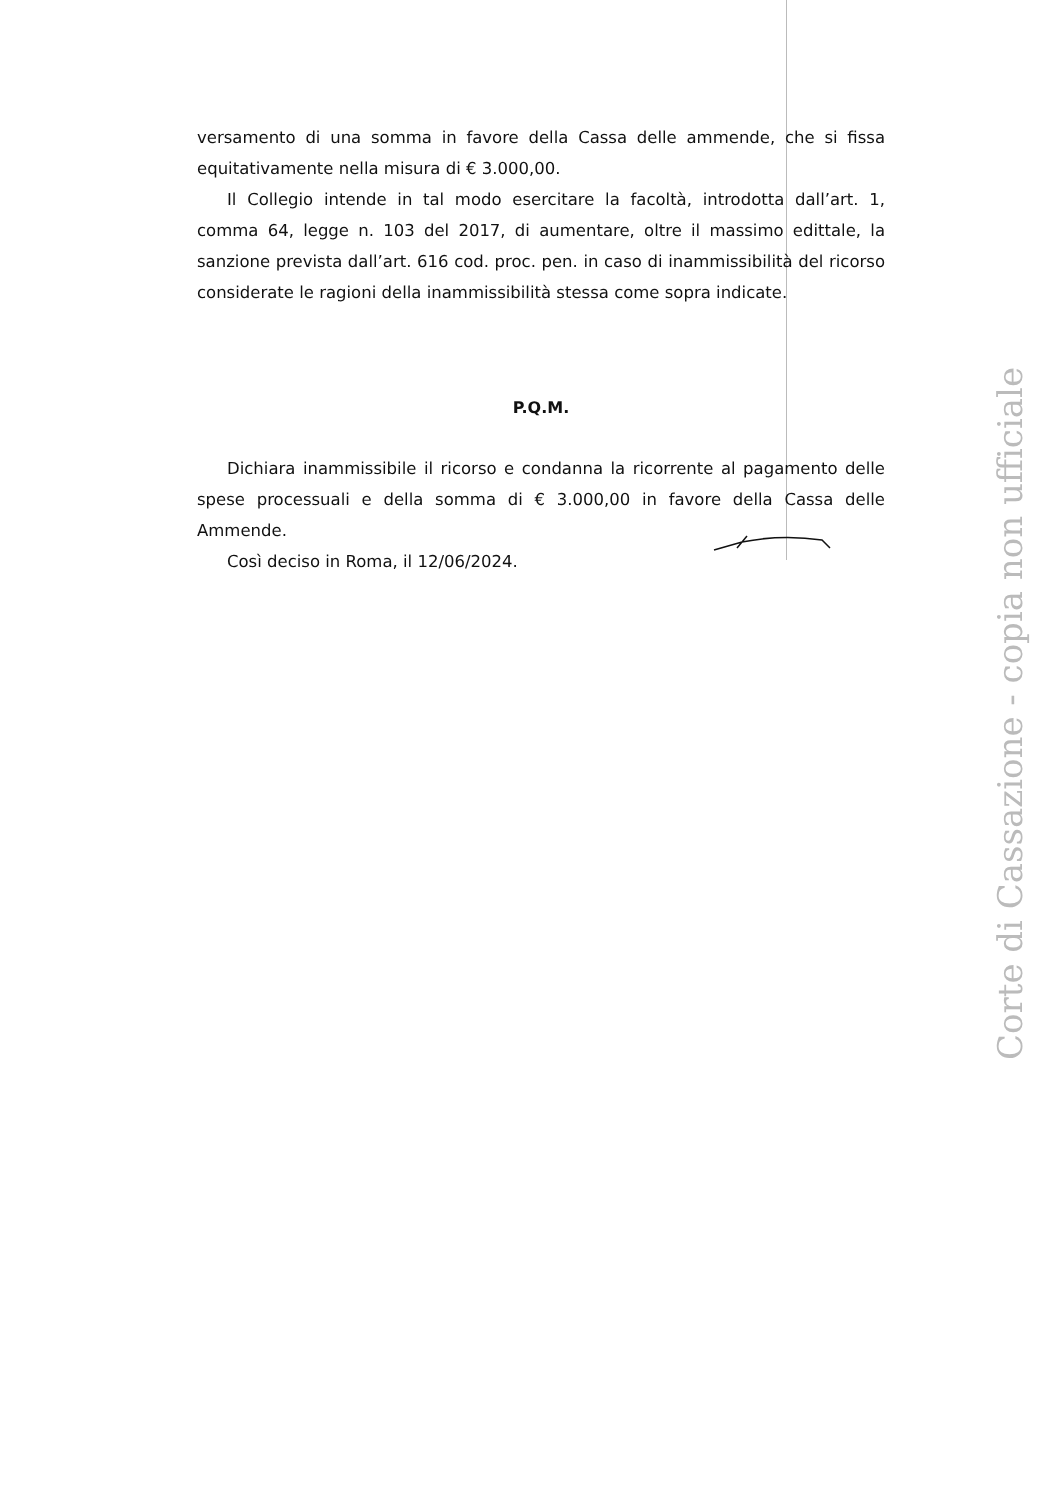versamento di una somma in favore della Cassa delle ammende, che si fissa equitativamente nella misura di € 3.000,00.
Il Collegio intende in tal modo esercitare la facoltà, introdotta dall’art. 1, comma 64, legge n. 103 del 2017, di aumentare, oltre il massimo edittale, la sanzione prevista dall’art. 616 cod. proc. pen. in caso di inammissibilità del ricorso considerate le ragioni della inammissibilità stessa come sopra indicate.
P.Q.M.
Dichiara inammissibile il ricorso e condanna la ricorrente al pagamento delle spese processuali e della somma di € 3.000,00 in favore della Cassa delle Ammende.
Così deciso in Roma, il 12/06/2024.
Corte di Cassazione - copia non ufficiale